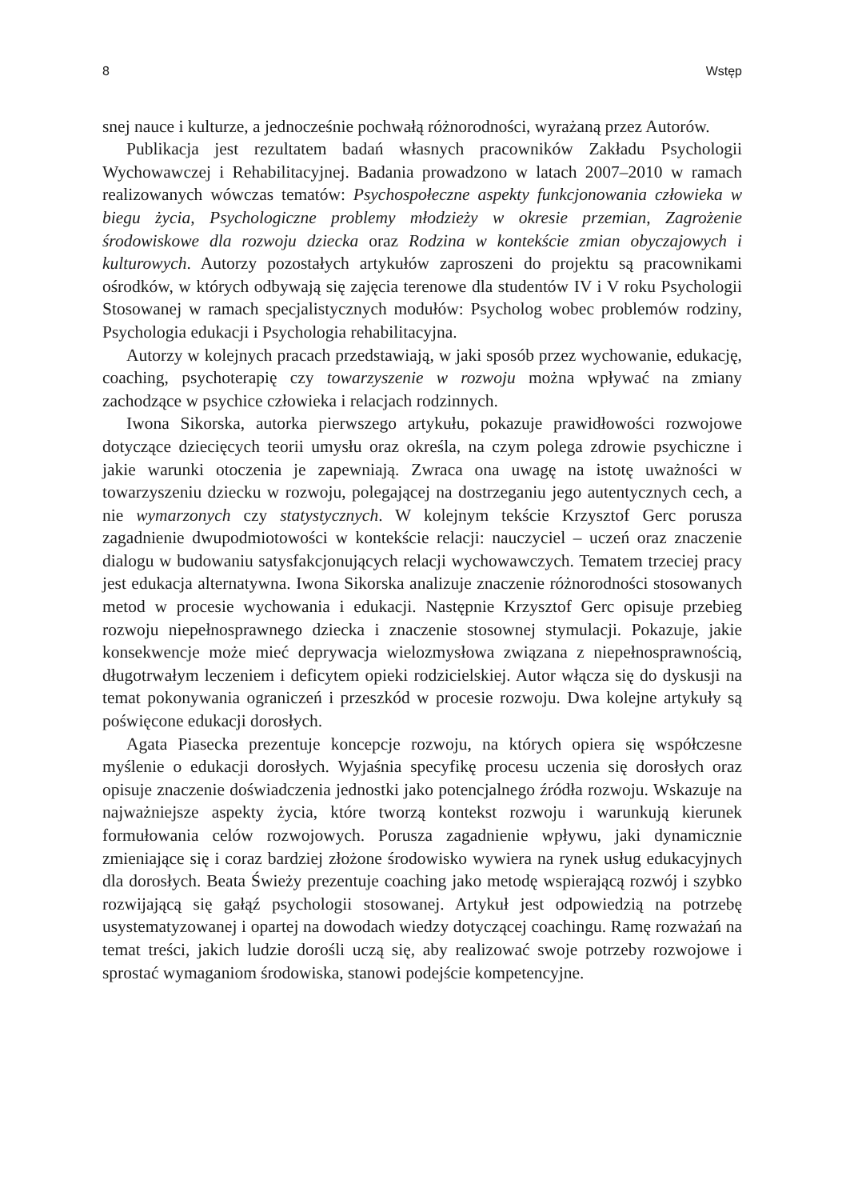8 Wstęp
snej nauce i kulturze, a jednocześnie pochwałą różnorodności, wyrażaną przez Autorów.
Publikacja jest rezultatem badań własnych pracowników Zakładu Psychologii Wychowawczej i Rehabilitacyjnej. Badania prowadzono w latach 2007–2010 w ramach realizowanych wówczas tematów: Psychospołeczne aspekty funkcjonowania człowieka w biegu życia, Psychologiczne problemy młodzieży w okresie przemian, Zagrożenie środowiskowe dla rozwoju dziecka oraz Rodzina w kontekście zmian obyczajowych i kulturowych. Autorzy pozostałych artykułów zaproszeni do projektu są pracownikami ośrodków, w których odbywają się zajęcia terenowe dla studentów IV i V roku Psychologii Stosowanej w ramach specjalistycznych modułów: Psycholog wobec problemów rodziny, Psychologia edukacji i Psychologia rehabilitacyjna.
Autorzy w kolejnych pracach przedstawiają, w jaki sposób przez wychowanie, edukację, coaching, psychoterapię czy towarzyszenie w rozwoju można wpływać na zmiany zachodzące w psychice człowieka i relacjach rodzinnych.
Iwona Sikorska, autorka pierwszego artykułu, pokazuje prawidłowości rozwojowe dotyczące dziecięcych teorii umysłu oraz określa, na czym polega zdrowie psychiczne i jakie warunki otoczenia je zapewniają. Zwraca ona uwagę na istotę uważności w towarzyszeniu dziecku w rozwoju, polegającej na dostrzeganiu jego autentycznych cech, a nie wymarzonych czy statystycznych. W kolejnym tekście Krzysztof Gerc porusza zagadnienie dwupodmiotowości w kontekście relacji: nauczyciel – uczeń oraz znaczenie dialogu w budowaniu satysfakcjonujących relacji wychowawczych. Tematem trzeciej pracy jest edukacja alternatywna. Iwona Sikorska analizuje znaczenie różnorodności stosowanych metod w procesie wychowania i edukacji. Następnie Krzysztof Gerc opisuje przebieg rozwoju niepełnosprawnego dziecka i znaczenie stosownej stymulacji. Pokazuje, jakie konsekwencje może mieć deprywacja wielozmysłowa związana z niepełnosprawnością, długotrwałym leczeniem i deficytem opieki rodzicielskiej. Autor włącza się do dyskusji na temat pokonywania ograniczeń i przeszkód w procesie rozwoju. Dwa kolejne artykuły są poświęcone edukacji dorosłych.
Agata Piasecka prezentuje koncepcje rozwoju, na których opiera się współczesne myślenie o edukacji dorosłych. Wyjaśnia specyfikę procesu uczenia się dorosłych oraz opisuje znaczenie doświadczenia jednostki jako potencjalnego źródła rozwoju. Wskazuje na najważniejsze aspekty życia, które tworzą kontekst rozwoju i warunkują kierunek formułowania celów rozwojowych. Porusza zagadnienie wpływu, jaki dynamicznie zmieniające się i coraz bardziej złożone środowisko wywiera na rynek usług edukacyjnych dla dorosłych. Beata Świeży prezentuje coaching jako metodę wspierającą rozwój i szybko rozwijającą się gałąź psychologii stosowanej. Artykuł jest odpowiedzią na potrzebę usystematyzowanej i opartej na dowodach wiedzy dotyczącej coachingu. Ramę rozważań na temat treści, jakich ludzie dorośli uczą się, aby realizować swoje potrzeby rozwojowe i sprostać wymaganiom środowiska, stanowi podejście kompetencyjne.